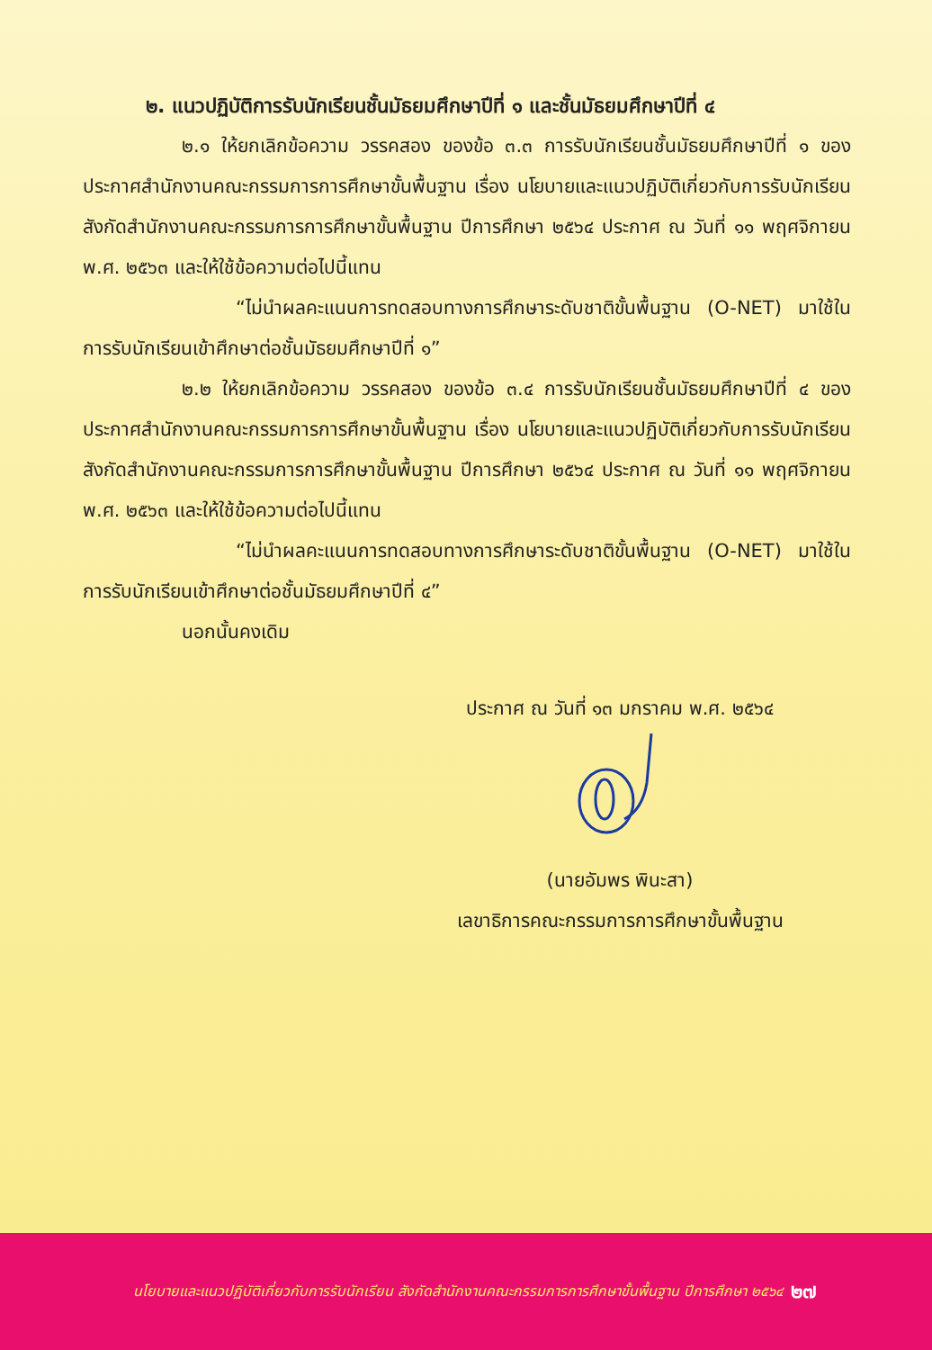๒. แนวปฏิบัติการรับนักเรียนชั้นมัธยมศึกษาปีที่ ๑ และชั้นมัธยมศึกษาปีที่ ๔
๒.๑ ให้ยกเลิกข้อความ วรรคสอง ของข้อ ๓.๓ การรับนักเรียนชั้นมัธยมศึกษาปีที่ ๑ ของประกาศสำนักงานคณะกรรมการการศึกษาขั้นพื้นฐาน เรื่อง นโยบายและแนวปฏิบัติเกี่ยวกับการรับนักเรียน สังกัดสำนักงานคณะกรรมการการศึกษาขั้นพื้นฐาน ปีการศึกษา ๒๕๖๔ ประกาศ ณ วันที่ ๑๑ พฤศจิกายน พ.ศ. ๒๕๖๓ และให้ใช้ข้อความต่อไปนี้แทน
“ไม่นำผลคะแนนการทดสอบทางการศึกษาระดับชาติขั้นพื้นฐาน (O-NET) มาใช้ในการรับนักเรียนเข้าศึกษาต่อชั้นมัธยมศึกษาปีที่ ๑”
๒.๒ ให้ยกเลิกข้อความ วรรคสอง ของข้อ ๓.๔ การรับนักเรียนชั้นมัธยมศึกษาปีที่ ๔ ของประกาศสำนักงานคณะกรรมการการศึกษาขั้นพื้นฐาน เรื่อง นโยบายและแนวปฏิบัติเกี่ยวกับการรับนักเรียน สังกัดสำนักงานคณะกรรมการการศึกษาขั้นพื้นฐาน ปีการศึกษา ๒๕๖๔ ประกาศ ณ วันที่ ๑๑ พฤศจิกายน พ.ศ. ๒๕๖๓ และให้ใช้ข้อความต่อไปนี้แทน
“ไม่นำผลคะแนนการทดสอบทางการศึกษาระดับชาติขั้นพื้นฐาน (O-NET) มาใช้ในการรับนักเรียนเข้าศึกษาต่อชั้นมัธยมศึกษาปีที่ ๔”
นอกนั้นคงเดิม
ประกาศ ณ วันที่ ๑๓ มกราคม พ.ศ. ๒๕๖๔
(นายอัมพร พินะสา)
เลขาธิการคณะกรรมการการศึกษาขั้นพื้นฐาน
นโยบายและแนวปฏิบัติเกี่ยวกับการรับนักเรียน สังกัดสำนักงานคณะกรรมการการศึกษาขั้นพื้นฐาน ปีการศึกษา ๒๕๖๔ ๒๗